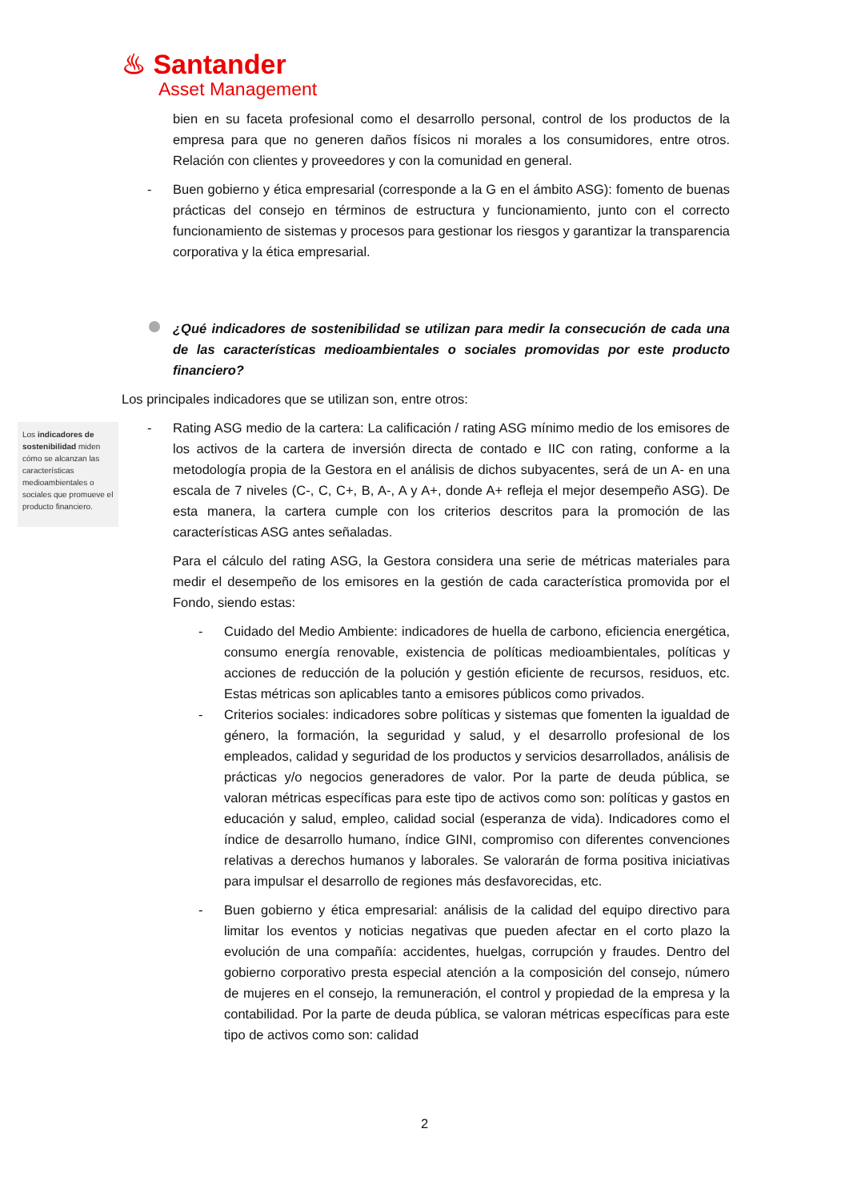♨ Santander
Asset Management
Los indicadores de sostenibilidad miden cómo se alcanzan las características medioambientales o sociales que promueve el producto financiero.
bien en su faceta profesional como el desarrollo personal, control de los productos de la empresa para que no generen daños físicos ni morales a los consumidores, entre otros. Relación con clientes y proveedores y con la comunidad en general.
- Buen gobierno y ética empresarial (corresponde a la G en el ámbito ASG): fomento de buenas prácticas del consejo en términos de estructura y funcionamiento, junto con el correcto funcionamiento de sistemas y procesos para gestionar los riesgos y garantizar la transparencia corporativa y la ética empresarial.
¿Qué indicadores de sostenibilidad se utilizan para medir la consecución de cada una de las características medioambientales o sociales promovidas por este producto financiero?
Los principales indicadores que se utilizan son, entre otros:
- Rating ASG medio de la cartera: La calificación / rating ASG mínimo medio de los emisores de los activos de la cartera de inversión directa de contado e IIC con rating, conforme a la metodología propia de la Gestora en el análisis de dichos subyacentes, será de un A- en una escala de 7 niveles (C-, C, C+, B, A-, A y A+, donde A+ refleja el mejor desempeño ASG). De esta manera, la cartera cumple con los criterios descritos para la promoción de las características ASG antes señaladas.
Para el cálculo del rating ASG, la Gestora considera una serie de métricas materiales para medir el desempeño de los emisores en la gestión de cada característica promovida por el Fondo, siendo estas:
- Cuidado del Medio Ambiente: indicadores de huella de carbono, eficiencia energética, consumo energía renovable, existencia de políticas medioambientales, políticas y acciones de reducción de la polución y gestión eficiente de recursos, residuos, etc. Estas métricas son aplicables tanto a emisores públicos como privados.
- Criterios sociales: indicadores sobre políticas y sistemas que fomenten la igualdad de género, la formación, la seguridad y salud, y el desarrollo profesional de los empleados, calidad y seguridad de los productos y servicios desarrollados, análisis de prácticas y/o negocios generadores de valor. Por la parte de deuda pública, se valoran métricas específicas para este tipo de activos como son: políticas y gastos en educación y salud, empleo, calidad social (esperanza de vida). Indicadores como el índice de desarrollo humano, índice GINI, compromiso con diferentes convenciones relativas a derechos humanos y laborales. Se valorarán de forma positiva iniciativas para impulsar el desarrollo de regiones más desfavorecidas, etc.
- Buen gobierno y ética empresarial: análisis de la calidad del equipo directivo para limitar los eventos y noticias negativas que pueden afectar en el corto plazo la evolución de una compañía: accidentes, huelgas, corrupción y fraudes. Dentro del gobierno corporativo presta especial atención a la composición del consejo, número de mujeres en el consejo, la remuneración, el control y propiedad de la empresa y la contabilidad. Por la parte de deuda pública, se valoran métricas específicas para este tipo de activos como son: calidad
2